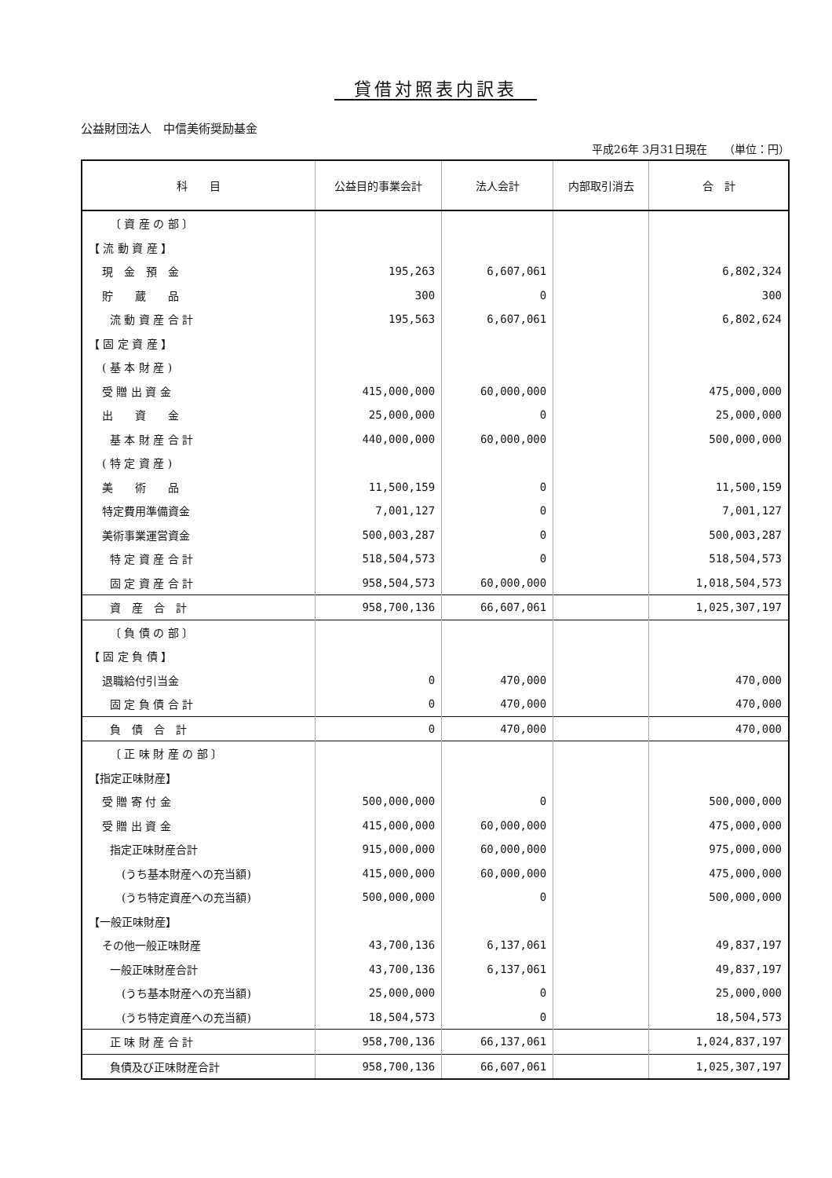貸借対照表内訳表
公益財団法人　中信美術奨励基金
平成26年 3月31日現在　　（単位：円）
| 科 目 | 公益目的事業会計 | 法人会計 | 内部取引消去 | 合 計 |
| --- | --- | --- | --- | --- |
| 〔 資 産 の 部 〕 | | | | |
| 【 流 動 資 産 】 | | | | |
| 現 金 預 金 | 195,263 | 6,607,061 | | 6,802,324 |
| 貯 蔵 品 | 300 | 0 | | 300 |
| 流 動 資 産 合 計 | 195,563 | 6,607,061 | | 6,802,624 |
| 【 固 定 資 産 】 | | | | |
| ( 基 本 財 産 ) | | | | |
| 受 贈 出 資 金 | 415,000,000 | 60,000,000 | | 475,000,000 |
| 出 資 金 | 25,000,000 | 0 | | 25,000,000 |
| 基 本 財 産 合 計 | 440,000,000 | 60,000,000 | | 500,000,000 |
| ( 特 定 資 産 ) | | | | |
| 美 術 品 | 11,500,159 | 0 | | 11,500,159 |
| 特定費用準備資金 | 7,001,127 | 0 | | 7,001,127 |
| 美術事業運営資金 | 500,003,287 | 0 | | 500,003,287 |
| 特 定 資 産 合 計 | 518,504,573 | 0 | | 518,504,573 |
| 固 定 資 産 合 計 | 958,504,573 | 60,000,000 | | 1,018,504,573 |
| 資 産 合 計 | 958,700,136 | 66,607,061 | | 1,025,307,197 |
| 〔 負 債 の 部 〕 | | | | |
| 【 固 定 負 債 】 | | | | |
| 退職給付引当金 | 0 | 470,000 | | 470,000 |
| 固 定 負 債 合 計 | 0 | 470,000 | | 470,000 |
| 負 債 合 計 | 0 | 470,000 | | 470,000 |
| 〔 正 味 財 産 の 部 〕 | | | | |
| 【指定正味財産】 | | | | |
| 受 贈 寄 付 金 | 500,000,000 | 0 | | 500,000,000 |
| 受 贈 出 資 金 | 415,000,000 | 60,000,000 | | 475,000,000 |
| 指定正味財産合計 | 915,000,000 | 60,000,000 | | 975,000,000 |
| (うち基本財産への充当額) | 415,000,000 | 60,000,000 | | 475,000,000 |
| (うち特定資産への充当額) | 500,000,000 | 0 | | 500,000,000 |
| 【一般正味財産】 | | | | |
| その他一般正味財産 | 43,700,136 | 6,137,061 | | 49,837,197 |
| 一般正味財産合計 | 43,700,136 | 6,137,061 | | 49,837,197 |
| (うち基本財産への充当額) | 25,000,000 | 0 | | 25,000,000 |
| (うち特定資産への充当額) | 18,504,573 | 0 | | 18,504,573 |
| 正 味 財 産 合 計 | 958,700,136 | 66,137,061 | | 1,024,837,197 |
| 負債及び正味財産合計 | 958,700,136 | 66,607,061 | | 1,025,307,197 |